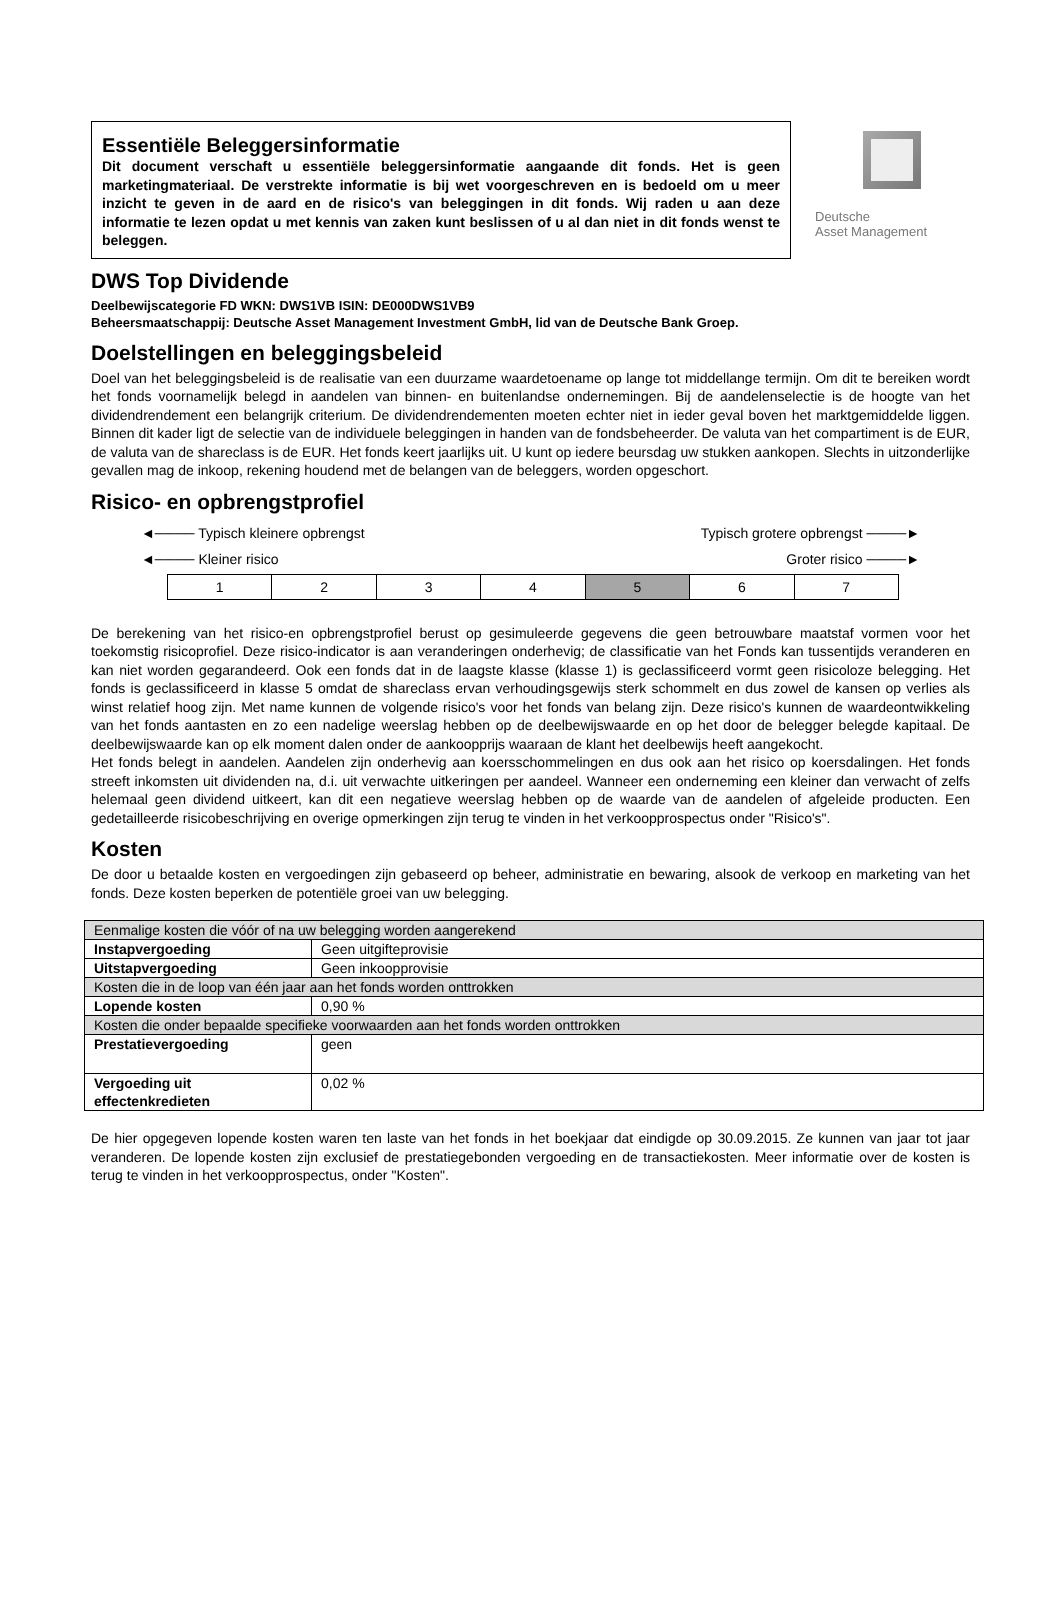Essentiële Beleggersinformatie
Dit document verschaft u essentiële beleggersinformatie aangaande dit fonds. Het is geen marketingmateriaal. De verstrekte informatie is bij wet voorgeschreven en is bedoeld om u meer inzicht te geven in de aard en de risico's van beleggingen in dit fonds. Wij raden u aan deze informatie te lezen opdat u met kennis van zaken kunt beslissen of u al dan niet in dit fonds wenst te beleggen.
Deutsche
Asset Management
DWS Top Dividende
Deelbewijscategorie FD WKN: DWS1VB ISIN: DE000DWS1VB9
Beheersmaatschappij: Deutsche Asset Management Investment GmbH, lid van de Deutsche Bank Groep.
Doelstellingen en beleggingsbeleid
Doel van het beleggingsbeleid is de realisatie van een duurzame waardetoename op lange tot middellange termijn. Om dit te bereiken wordt het fonds voornamelijk belegd in aandelen van binnen- en buitenlandse ondernemingen. Bij de aandelenselectie is de hoogte van het dividendrendement een belangrijk criterium. De dividendrendementen moeten echter niet in ieder geval boven het marktgemiddelde liggen. Binnen dit kader ligt de selectie van de individuele beleggingen in handen van de fondsbeheerder. De valuta van het compartiment is de EUR, de valuta van de shareclass is de EUR. Het fonds keert jaarlijks uit. U kunt op iedere beursdag uw stukken aankopen. Slechts in uitzonderlijke gevallen mag de inkoop, rekening houdend met de belangen van de beleggers, worden opgeschort.
Risico- en opbrengstprofiel
◄──── Typisch kleinere opbrengst Typisch grotere opbrengst ────►
◄──── Kleiner risico Groter risico ────►
| 1 | 2 | 3 | 4 | 5 | 6 | 7 |
De berekening van het risico-en opbrengstprofiel berust op gesimuleerde gegevens die geen betrouwbare maatstaf vormen voor het toekomstig risicoprofiel. Deze risico-indicator is aan veranderingen onderhevig; de classificatie van het Fonds kan tussentijds veranderen en kan niet worden gegarandeerd. Ook een fonds dat in de laagste klasse (klasse 1) is geclassificeerd vormt geen risicoloze belegging. Het fonds is geclassificeerd in klasse 5 omdat de shareclass ervan verhoudingsgewijs sterk schommelt en dus zowel de kansen op verlies als winst relatief hoog zijn. Met name kunnen de volgende risico's voor het fonds van belang zijn. Deze risico's kunnen de waardeontwikkeling van het fonds aantasten en zo een nadelige weerslag hebben op de deelbewijswaarde en op het door de belegger belegde kapitaal. De deelbewijswaarde kan op elk moment dalen onder de aankoopprijs waaraan de klant het deelbewijs heeft aangekocht.
Het fonds belegt in aandelen. Aandelen zijn onderhevig aan koersschommelingen en dus ook aan het risico op koersdalingen. Het fonds streeft inkomsten uit dividenden na, d.i. uit verwachte uitkeringen per aandeel. Wanneer een onderneming een kleiner dan verwacht of zelfs helemaal geen dividend uitkeert, kan dit een negatieve weerslag hebben op de waarde van de aandelen of afgeleide producten. Een gedetailleerde risicobeschrijving en overige opmerkingen zijn terug te vinden in het verkoopprospectus onder "Risico's".
Kosten
De door u betaalde kosten en vergoedingen zijn gebaseerd op beheer, administratie en bewaring, alsook de verkoop en marketing van het fonds. Deze kosten beperken de potentiële groei van uw belegging.
| Eenmalige kosten die vóór of na uw belegging worden aangerekend | |
| Instapvergoeding | Geen uitgifteprovisie |
| Uitstapvergoeding | Geen inkoopprovisie |
| Kosten die in de loop van één jaar aan het fonds worden onttrokken | |
| Lopende kosten | 0,90 % |
| Kosten die onder bepaalde specifieke voorwaarden aan het fonds worden onttrokken | |
| Prestatievergoeding | geen |
| Vergoeding uit effectenkredieten | 0,02 % |
De hier opgegeven lopende kosten waren ten laste van het fonds in het boekjaar dat eindigde op 30.09.2015. Ze kunnen van jaar tot jaar veranderen. De lopende kosten zijn exclusief de prestatiegebonden vergoeding en de transactiekosten. Meer informatie over de kosten is terug te vinden in het verkoopprospectus, onder "Kosten".